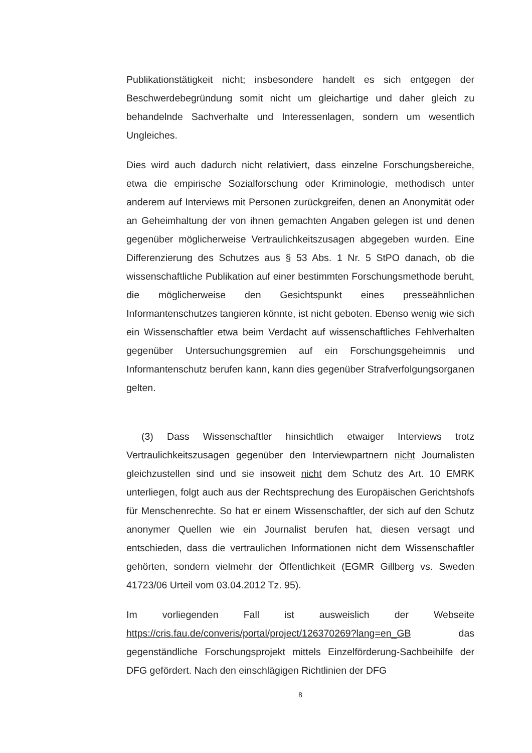Publikationstätigkeit nicht; insbesondere handelt es sich entgegen der Beschwerdebegründung somit nicht um gleichartige und daher gleich zu behandelnde Sachverhalte und Interessenlagen, sondern um wesentlich Ungleiches.
Dies wird auch dadurch nicht relativiert, dass einzelne Forschungsbereiche, etwa die empirische Sozialforschung oder Kriminologie, methodisch unter anderem auf Interviews mit Personen zurückgreifen, denen an Anonymität oder an Geheimhaltung der von ihnen gemachten Angaben gelegen ist und denen gegenüber möglicherweise Vertraulichkeitszusagen abgegeben wurden. Eine Differenzierung des Schutzes aus § 53 Abs. 1 Nr. 5 StPO danach, ob die wissenschaftliche Publikation auf einer bestimmten Forschungsmethode beruht, die möglicherweise den Gesichtspunkt eines presseähnlichen Informantenschutzes tangieren könnte, ist nicht geboten. Ebenso wenig wie sich ein Wissenschaftler etwa beim Verdacht auf wissenschaftliches Fehlverhalten gegenüber Untersuchungsgremien auf ein Forschungsgeheimnis und Informantenschutz berufen kann, kann dies gegenüber Strafverfolgungsorganen gelten.
(3) Dass Wissenschaftler hinsichtlich etwaiger Interviews trotz Vertraulichkeitszusagen gegenüber den Interviewpartnern nicht Journalisten gleichzustellen sind und sie insoweit nicht dem Schutz des Art. 10 EMRK unterliegen, folgt auch aus der Rechtsprechung des Europäischen Gerichtshofs für Menschenrechte. So hat er einem Wissenschaftler, der sich auf den Schutz anonymer Quellen wie ein Journalist berufen hat, diesen versagt und entschieden, dass die vertraulichen Informationen nicht dem Wissenschaftler gehörten, sondern vielmehr der Öffentlichkeit (EGMR Gillberg vs. Sweden 41723/06 Urteil vom 03.04.2012 Tz. 95).
Im vorliegenden Fall ist ausweislich der Webseite https://cris.fau.de/converis/portal/project/126370269?lang=en_GB das gegenständliche Forschungsprojekt mittels Einzelförderung-Sachbeihilfe der DFG gefördert. Nach den einschlägigen Richtlinien der DFG
8